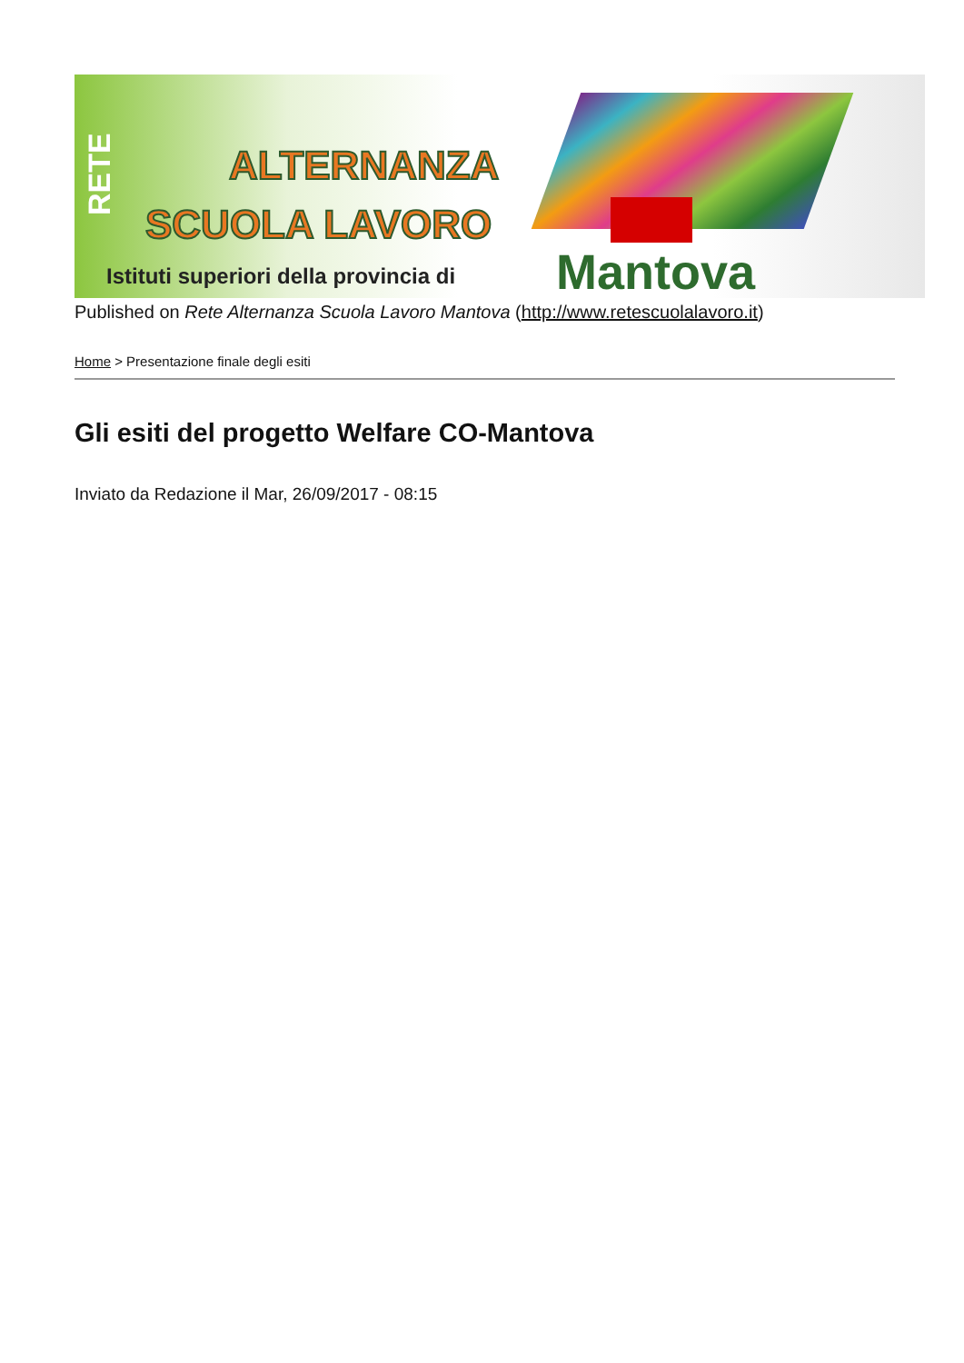RETE
ALTERNANZA
SCUOLA LAVORO
Istituti superiori della provincia di
Mantova
Published on Rete Alternanza Scuola Lavoro Mantova (http://www.retescuolalavoro.it)
Home > Presentazione finale degli esiti
Gli esiti del progetto Welfare CO-Mantova
Inviato da Redazione il Mar, 26/09/2017 - 08:15